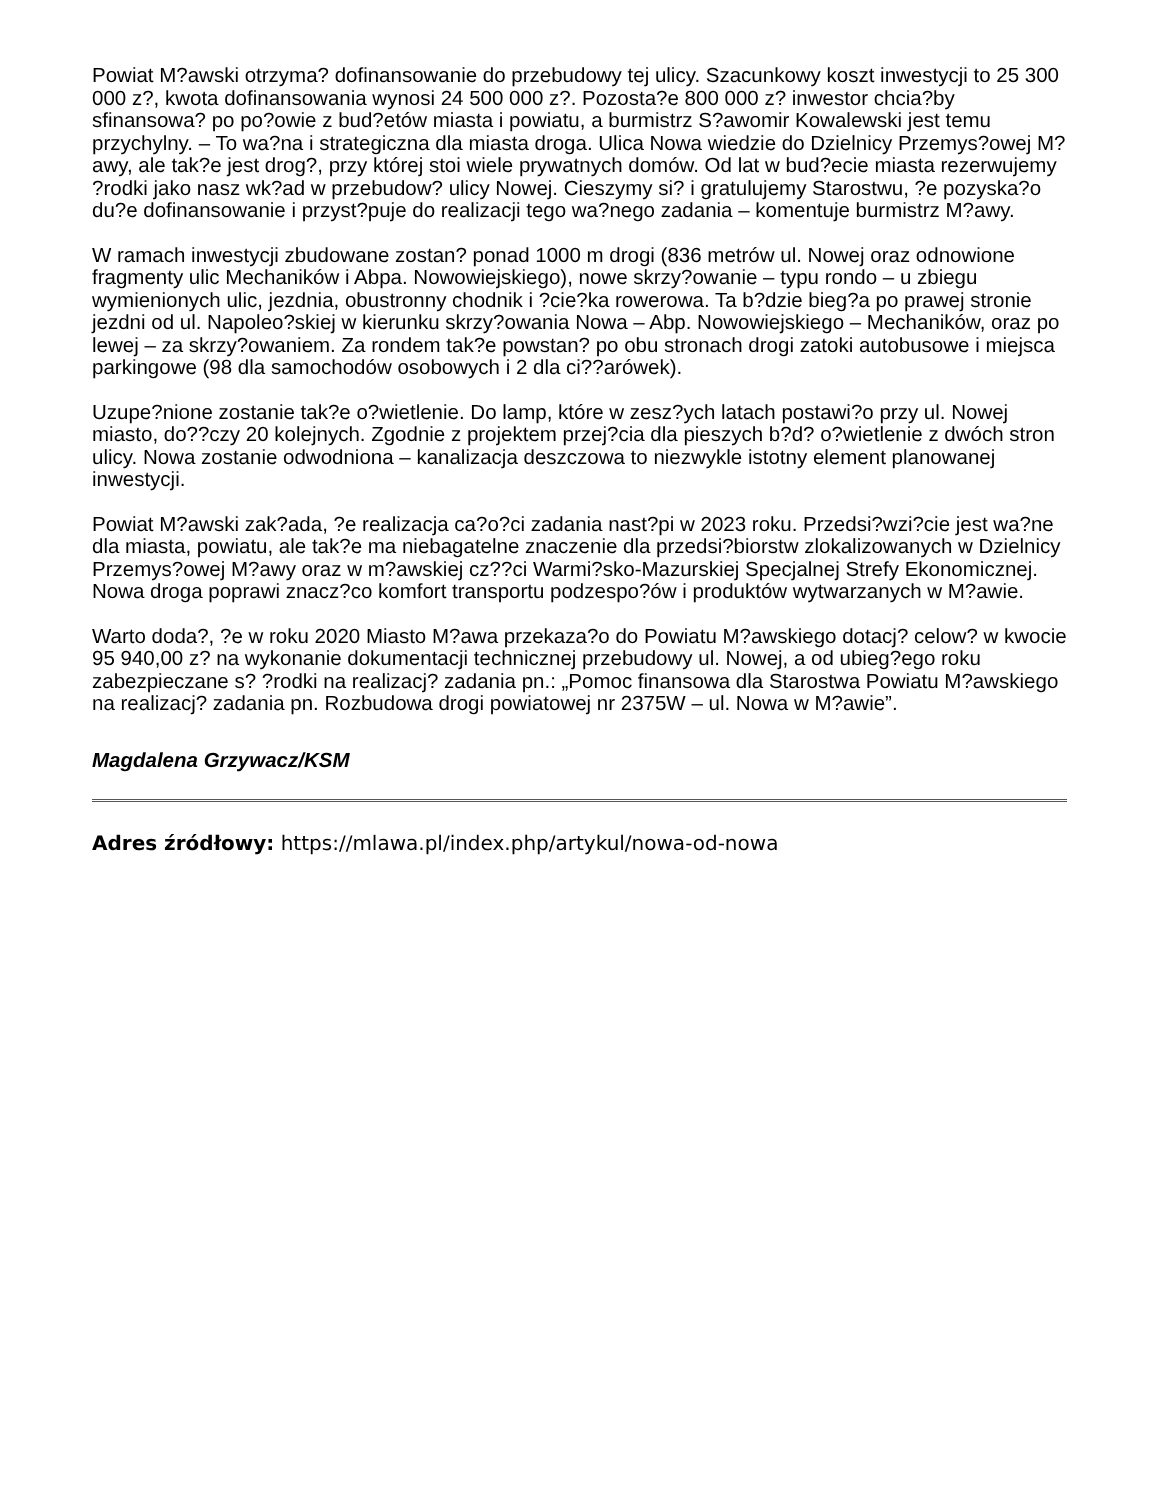Powiat M?awski otrzyma? dofinansowanie do przebudowy tej ulicy. Szacunkowy koszt inwestycji to 25 300 000 z?, kwota dofinansowania wynosi 24 500 000 z?. Pozosta?e 800 000 z? inwestor chcia?by sfinansowa? po po?owie z bud?etów miasta i powiatu, a burmistrz S?awomir Kowalewski jest temu przychylny. – To wa?na i strategiczna dla miasta droga. Ulica Nowa wiedzie do Dzielnicy Przemys?owej M?awy, ale tak?e jest drog?, przy której stoi wiele prywatnych domów. Od lat w bud?ecie miasta rezerwujemy ?rodki jako nasz wk?ad w przebudow? ulicy Nowej. Cieszymy si? i gratulujemy Starostwu, ?e pozyska?o du?e dofinansowanie i przyst?puje do realizacji tego wa?nego zadania – komentuje burmistrz M?awy.
W ramach inwestycji zbudowane zostan? ponad 1000 m drogi (836 metrów ul. Nowej oraz odnowione fragmenty ulic Mechaników i Abpa. Nowowiejskiego), nowe skrzy?owanie – typu rondo – u zbiegu wymienionych ulic, jezdnia, obustronny chodnik i ?cie?ka rowerowa. Ta b?dzie bieg?a po prawej stronie jezdni od ul. Napoleo?skiej w kierunku skrzy?owania Nowa – Abp. Nowowiejskiego – Mechaników, oraz po lewej – za skrzy?owaniem. Za rondem tak?e powstan? po obu stronach drogi zatoki autobusowe i miejsca parkingowe (98 dla samochodów osobowych i 2 dla ci??arówek).
Uzupe?nione zostanie tak?e o?wietlenie. Do lamp, które w zesz?ych latach postawi?o przy ul. Nowej miasto, do??czy 20 kolejnych. Zgodnie z projektem przej?cia dla pieszych b?d? o?wietlenie z dwóch stron ulicy. Nowa zostanie odwodniona – kanalizacja deszczowa to niezwykle istotny element planowanej inwestycji.
Powiat M?awski zak?ada, ?e realizacja ca?o?ci zadania nast?pi w 2023 roku. Przedsi?wzi?cie jest wa?ne dla miasta, powiatu, ale tak?e ma niebagatelne znaczenie dla przedsi?biorstw zlokalizowanych w Dzielnicy Przemys?owej M?awy oraz w m?awskiej cz??ci Warmi?sko-Mazurskiej Specjalnej Strefy Ekonomicznej. Nowa droga poprawi znacz?co komfort transportu podzespo?ów i produktów wytwarzanych w M?awie.
Warto doda?, ?e w roku 2020 Miasto M?awa przekaza?o do Powiatu M?awskiego dotacj? celow? w kwocie 95 940,00 z? na wykonanie dokumentacji technicznej przebudowy ul. Nowej, a od ubieg?ego roku zabezpieczane s? ?rodki na realizacj? zadania pn.: „Pomoc finansowa dla Starostwa Powiatu M?awskiego na realizacj? zadania pn. Rozbudowa drogi powiatowej nr 2375W – ul. Nowa w M?awie”.
Magdalena Grzywacz/KSM
Adres źródłowy: https://mlawa.pl/index.php/artykul/nowa-od-nowa